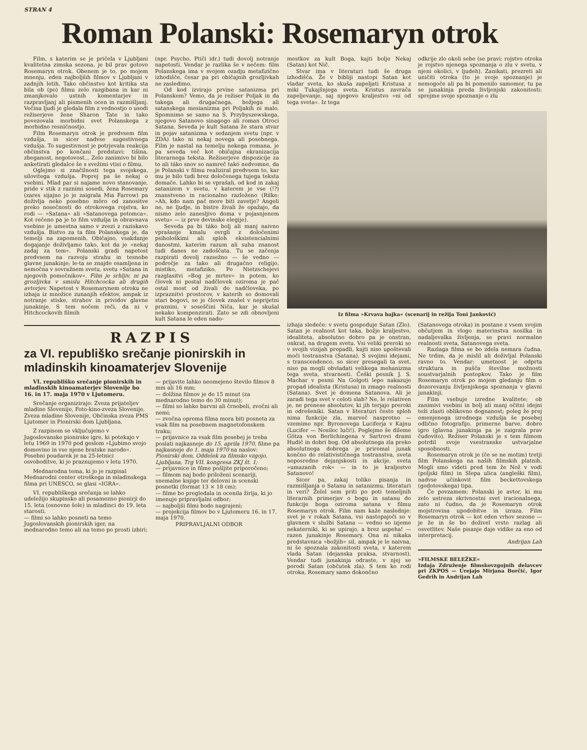STRAN 4
Roman Polanski: Rosemaryn otrok
Film, s katerim se je pričela v Ljubljani kvalitetna zimska sezona, je bil prav gotovo Rosemaryn otrok. Obenem je to, po mojem mnenju, eden najboljših filmov v Ljubljani v zadnjih letih. Tako občinstvo kot kritika sta bila ob (po) filmu zelo razgibana in kar ni zmanjkovalo ustnih komentarjev in razpravljanj ali pismenih ocen in razmišljanj. Večina ljudi je gledala film z vednostjo o usodi režiserjeve žene Sharon Tate in tako povezovala morbidni svet Polanskega z morbidno resničnostjo.
Film Rosemaryn otrok je predvsem film vzdušja, in sicer nadvse sugestivnega vzdušja. To sugestivnost je potrjevala reakcija občinstva po končani predstavi: tišina, zbeganost, negotovost... Zelo zanimivo bi bilo anketirati gledalce še s svežimi vtisi o filmu.
Oglejmo si značilnosti tega svojskega, silovitega vzdušja. Poprej pa še nekaj o vsebini. Mlad par si najame novo stanovanje, pride v stik z raznimi sosedi, žena Rosemary (zares sijajno jo je zaigrala Mia Farrow) pa doživlja neko posebno môro od zanositve preko nosečnosti do otrokovega rojstva, ko rodi — »Satana« ali »Satanovega potomca«. Kot rečeno pa je to film vzdušja in obravnava vsebine je umestna samo v zvezi z raziskavo vzdušja. Bistvo za ta film Polanskega je, da temelji na zapomenih. Običajno, vsakdanje dogajanje doživljamo tako, kot da je »nekaj zadaj za tem«. Polanski gradi napetost predvsem na razvoju strahu in tesnobe glavne junakinje; le-ta se znajde osamljena in nemočna v sovražnem svetu, svetu »Satana in njegovih pomočnikov«. Film je srhljiv, ni pa grozljivka v smislu Hitchcocka ali drugih avtorjev. Napetost v Rosemarynem otroku ne izhaja iz množice zunanjih efektov, ampak iz notranje stiske, strahov in prividov glavne junakinje. S tem nočem reči, da ni v Hitchcockovih filmih
(npr. Psycho, Ptiči idr.) tudi dovolj notranje napetosti. Vendar je razlika še v nečem: film Polanskega ima v svojem ozadju metafizično izhodišče, česar pa pri običajnih grozljivkah ne zasledimo.
Od kod izvirajo prvine satanizma pri Polanskem? Vemo, da je režiser Poljak in da takega ali drugačnega, božjega ali satanskega mesianizma pri Poljakih ni malo. Spomnimo se samo na S. Przybyszewskega, njegovo Satanovo sinagogo ali roman Otroci Satana. Seveda je kult Satana že stara stvar in pojav satanizma v sedanjem svetu (npr. v ZDA) tako ni nekaj novega ali posebnega. Film je nastal na temelju nekega romana, je pa seveda več kot običajna ekranizacija literarnega teksta. Režiserjeve dispozicije za to ali táko snov so namreč takó nedvomne, da je Polanski v filmu realiziral predvsem to, kar mu je bilo tudi brez določenega tujega teksta domače. Lahko bi se vprašali, od kod in zakaj satanizem v svetu, v katerem je vse (!?) znanstveno in racionalno razloženo (Rilke: »Ah, kdo nam pač more biti zavetje? Angeli ne, ne ljudje, in bistre živali že opažajo, da nismo zelo zanesljivo doma v pojasnjenem svetu« — iz prve devinske elegije).
Seveda pa bi táko bolj ali manj naivno vprašanje kmalu ovrgli z določenimi psihološkimi ali sploh eksistencialnimi danostmi, katerim razum ali suha znanost tudi danes ne zadoščata. Tu se začenja razpirati dovolj razsežno — še vedno — področje za tako ali drugačno religijo, mistiko, metafiziko. Po Nietzschejevi razglasitvi »Bog je mrtev« in potem, ko človek ni postal nadčlovek oziroma je pač ostal most od živali do nadčloveka, po izpraznitvi prostorov, v katerih so domovali stari bogovi, se je človek znašel v neprijetni praznini, v soseščini Niča, kar je skušal nekako kompenzirati. Zato se zdi obnovljeni kult Satana le eden nado-
RAZPIS
za VI. republiško srečanje pionirskih in mladinskih kinoamaterjev Slovenije
VI. republiško srečanje pionirskih in mladinskih kinoamaterjev Slovenije bo 16. in 17. maja 1970 v Ljutomeru.
Srečanje organizirajo: Zveza prijateljev mladine Slovenije, Foto-kino-zveza Slovenije, Zveza mladine Slovenije, Občinska zveza PMS Ljutomer in Pionirski dom Ljubljana.
Z razpisom se vključujemo v Jugoslovanske pionirske igre, ki potekajo v letu 1969 in 1970 pod geslom »Ljubimo svojo domovino in vse njene bratske narode«. Posebni poudarek je na 25-letnici osvoboditve, ki jo praznujemo v letu 1970.
Mednarodna tema, ki jo je razpisal Mednarodni center otroškega in mladinskega filma pri UNESCO, se glasi »IGRA«.
VI. republiškega srečanja se lahko udeležijo skupinsko ali posamezno pionirji do 15. leta (osnovne šole) in mladinci do 19. leta starosti.
— filmi so lahko posneti na temo Jugoslovanskih pionirskih iger, na mednarodno temo ali na temo po prosti izbiri;
— prijavite lahko neomejeno število filmov 8 mm ali 16 mm;
— dolžina filmov je do 15 minut (za mednarodno temo do 30 minut);
— filmi so lahko barvni ali črnobeli, zvočni ali nemi;
— zvočna oprema filma mora biti posneta za vsak film na posebnem magnetofonskem traku;
— prijavnice za vsak film posebej je treba poslati najkasneje do 15. aprila 1970, filme pa najkasneje do 1. maja 1970 na naslov: Pionirski dom, Oddelek za filmsko vzgojo, Ljubljana, Trg VII. kongresa ZKJ št. 1;
— prijavnice in filme pošljite priporočeno;
— filmom naj bodo priloženi scenariji, snemalne knjige ter delovni in scenski posnetki (format 13 × 18 cm);
— filme bo pregledala in ocenila žirija, ki jo imenuje pripravljalni odbor;
— najboljši filmi bodo nagrajeni;
— projekcija filmov bo v Ljutomeru 16. in 17. maja 1970.
PRIPRAVLJALNI ODBOR
mestkov za kult Boga, kajti bolje Nekaj (Satan) kot Nič.
Stvar ima v literaturi tudi še druga izhodišča. Že v bibliji nastopi Satan kot vladar sveta, ko skuša zapeljati Kristusa z miki Tukajšnjega sveta. Kristus zavrača zapeljevanje, saj njegovo kraljestvo »ni od tega sveta«. Iz tega
odkrije zlo okoli sebe (se pravi: rojstvo otroka je rojstvo njenega spoznanja o zlu v svetu, v njeni okolici, v ljudeh). Zanikati, prezreti ali uničiti otroka (to je svoje spoznanje) je nemogoče ali pa bi pomenilo samomor, tu pa se junakinja preda življenjski zakonitosti: sprejme svoje spoznanje o zlu
Iz filma »Krvava bajka« (scenarij in režija Toni Janković)
izhaja sledeče: v svetu gospoduje Satan (Zlo). Satan je realnost kot taka, božje kraljestvo, idealiteta, absolutno dobro pa je onstran, onkrat, na drugem svetu. Vsi veliki preroki so v svojih vizijah propadli, kajti niso upoštevali moči tostranstva (Satana). S svojimi idejami, s transcendenco, so sicer presegali ta svet, niso pa mogli obvladati velikega mehanizma tega sveta, stvarnosti. Češki pesnik J. S. Machar v pesmi Na Golgoti lepo nakazuje propad idealista (Kristusa) in zmago realnosti (Satana). Svet je domena Satanova. Ali je zaradi tega svet v celoti slab? Ne, le relativen je, ne prenese absolutov, ki jih terjajo preroki in odrešeniki. Satan v literaturi često sploh nima funkcije zla, marveč nasprotno — vzemimo npr. Byronovega Luciferja v Kajnu (Lucifer — Nosilec luči!). Poglejmo še dileme Götza von Berlichingena v Sartrovi drami Hudič in dobri bog. Od absolutnega zla preko absolutnega dobrega je priromal junak končno do relativističnega tostranstva, sveta neposredne dejanjskosti in akcije, sveta »umazanih rok« — in to je kraljestvo Satanovo!
Sicer pa, zakaj toliko pisanja in razmišljanja o Satanu in satanizmu, literaturi in veri? Želel sem priti po poti temeljnih literarnih primerjav o bogu in satanu do funkcije boga oziroma satana v filmu Rosemaryn otrok. Film nam kaže naslednje: svet je v rokah Satana, vsi nastopajoči so v glavnem v službi Satana — vedno so izjeme nekaterniki, ki se upirajo, a brez uspeha! — razen junakinje Rosemary. Ona ni nikaka predstavnica »božjih« sil, ampak je le naivna, ni še spoznala zakonitosti sveta, v katerem vlada Satan (dejanska praksa, stvarnost). Vendar tudi junakinja odraste, v njej se porodi Satan (občutek zla). S tem ko rodi otroka, Rosemary samo dokončno
(Satanovega otroka) in postane z vsem svojim občutjem in vlogo materinstva nosilka in nadaljevalka življenja, se pravi normalne realnosti sveta, Satanovega sveta.
Razlaga filma se bo zdela nemara čudna. Ne trdim, da je mislil ali doživljal Polanski ravno to. Vendar: umetnost je odprta struktura in pušča številne možnosti soustvarjalnih postopkov. Tako je film Rosemaryn otrok po mojem gledanju film o dozorevanju življenjskega spoznanja v glavni junakinji.
Film vsebuje izredne kvalitete; ob zanimivi vsebini in bolj ali manj očitni idejni teži zlasti oblikovno dognanost; poleg že prej omenjenega izrednega vzdušja še posebej odlično fotografijo, primerne barve, dobro igro (glavna junakinja pa je zaigrala prav čudovito). Režiser Polanski je s tem filmom potrdil svoje vsestranske ustvarjalne sposobnosti.
Rosemaryn otrok je (če se ne motim) tretji film Polanskega na naših filmskih platnih. Mogli smo videti pred tem že Nož v vodi (poljski film) in Slepa ulica (angleški film), nadvse učinkovit film beckettovskega (godotovskega) tipa.
Če povzamem: Polanski je avtor, ki mu zelo ustreza skrivnostni svet iracionalnega, zato ni čudno, da je Rosemaryn otrok mojstrovina upodobitve in izraza. Film Rosemaryn otrok — kot eden vrhov sezone — je že in še bo doživel vrsto razlag ali osvetlitev. Naše pisanje daje vidike za eno od interpretacij.
Andrijan Lah
»FILMSKE BELEŽKE«
Izdaja Združenje filmskovzgojnih delavcev pri ZKPOS — Urejajo Mirjana Borčić, Igor Gedrih in Andrijan Lah